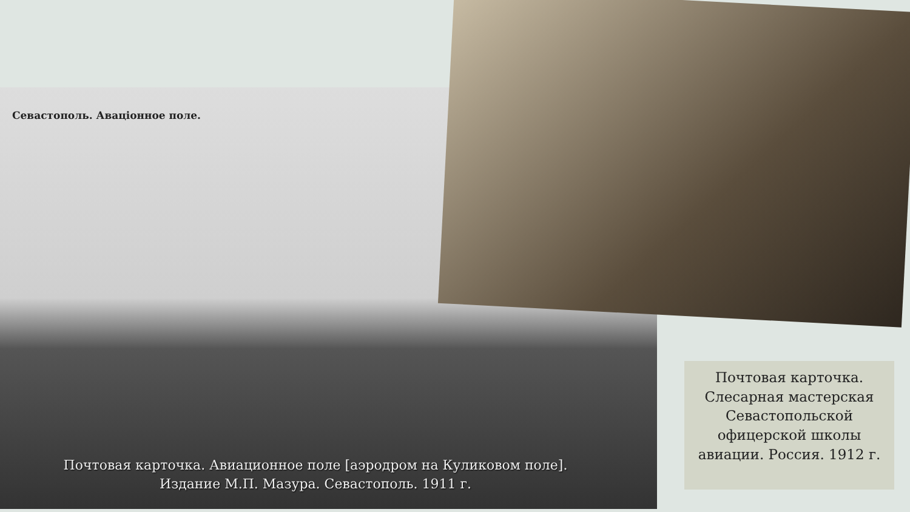Севастополь. Авацiонное поле.
Почтовая карточка. Авиационное поле [аэродром на Куликовом поле].
Издание М.П. Мазура. Севастополь. 1911 г.
Почтовая карточка.
Слесарная мастерская
Севастопольской
офицерской школы
авиации. Россия. 1912 г.